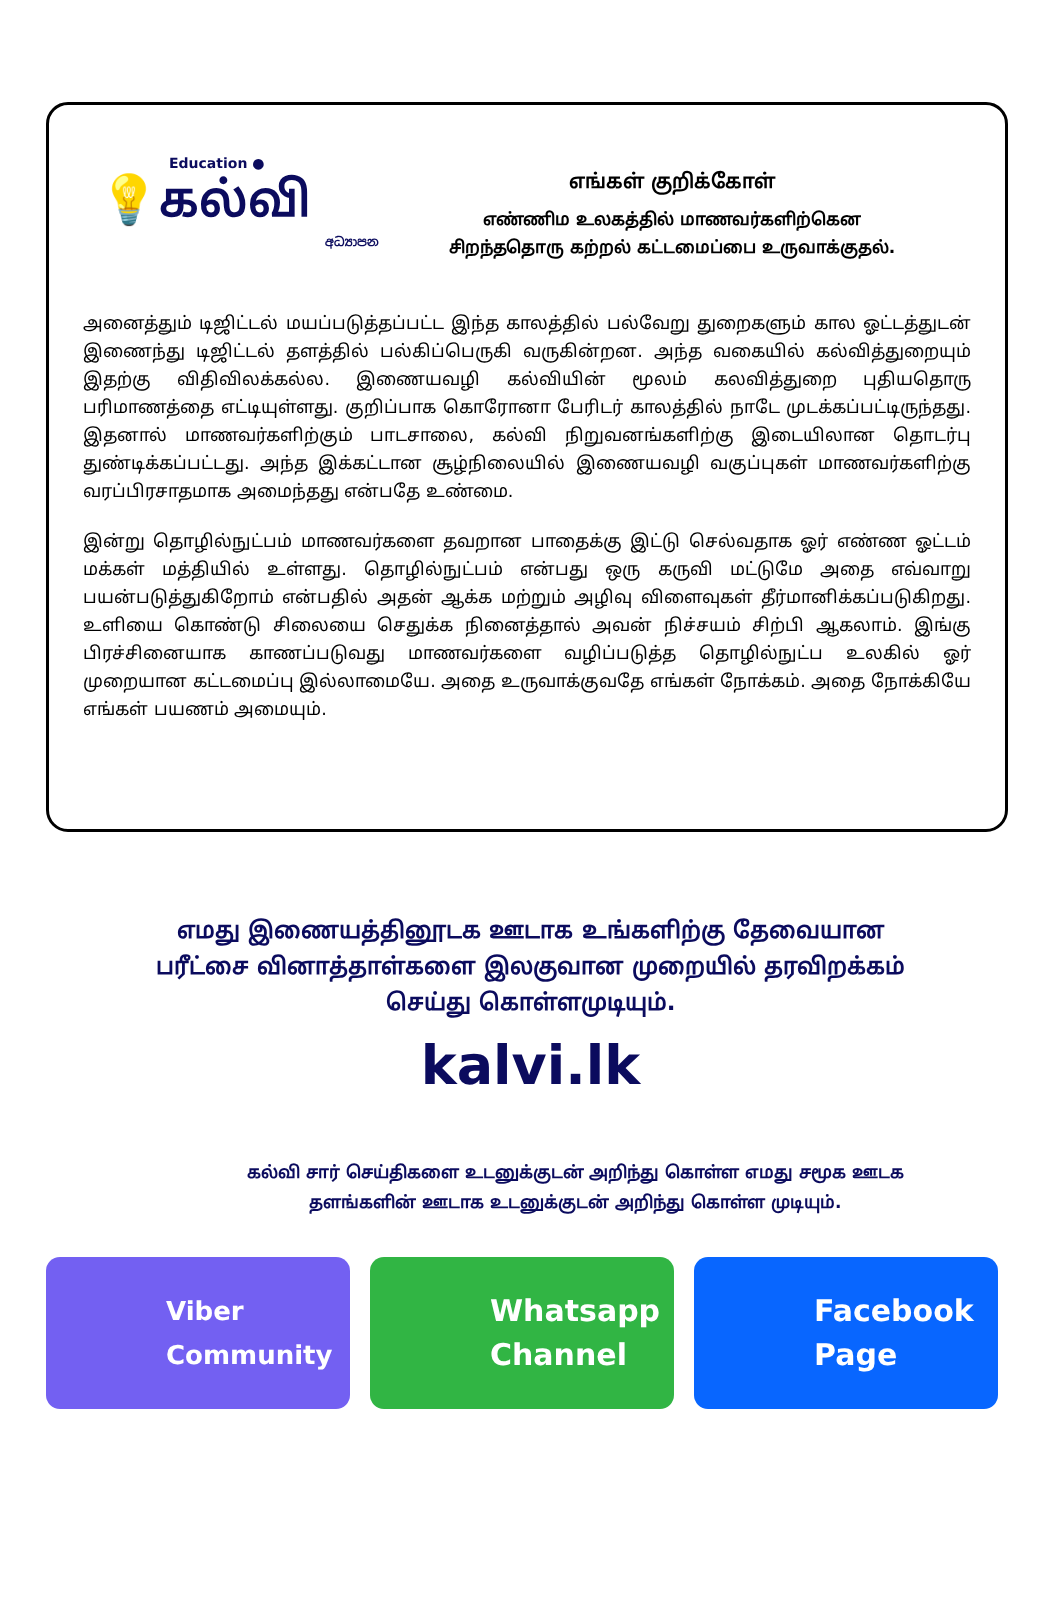Education ●
💡கல்வி
අධ්‍යාපන
எங்கள் குறிக்கோள்
எண்ணிம உலகத்தில் மாணவர்களிற்கென
சிறந்ததொரு கற்றல் கட்டமைப்பை உருவாக்குதல்.
அனைத்தும் டிஜிட்டல் மயப்படுத்தப்பட்ட இந்த காலத்தில் பல்வேறு துறைகளும் கால ஓட்டத்துடன் இணைந்து டிஜிட்டல் தளத்தில் பல்கிப்பெருகி வருகின்றன. அந்த வகையில் கல்வித்துறையும் இதற்கு விதிவிலக்கல்ல. இணையவழி கல்வியின் மூலம் கலவித்துறை புதியதொரு பரிமாணத்தை எட்டியுள்ளது. குறிப்பாக கொரோனா பேரிடர் காலத்தில் நாடே முடக்கப்பட்டிருந்தது. இதனால் மாணவர்களிற்கும் பாடசாலை, கல்வி நிறுவனங்களிற்கு இடையிலான தொடர்பு துண்டிக்கப்பட்டது. அந்த இக்கட்டான சூழ்நிலையில் இணையவழி வகுப்புகள் மாணவர்களிற்கு வரப்பிரசாதமாக அமைந்தது என்பதே உண்மை.
இன்று தொழில்நுட்பம் மாணவர்களை தவறான பாதைக்கு இட்டு செல்வதாக ஓர் எண்ண ஓட்டம் மக்கள் மத்தியில் உள்ளது. தொழில்நுட்பம் என்பது ஒரு கருவி மட்டுமே அதை எவ்வாறு பயன்படுத்துகிறோம் என்பதில் அதன் ஆக்க மற்றும் அழிவு விளைவுகள் தீர்மானிக்கப்படுகிறது. உளியை கொண்டு சிலையை செதுக்க நினைத்தால் அவன் நிச்சயம் சிற்பி ஆகலாம். இங்கு பிரச்சினையாக காணப்படுவது மாணவர்களை வழிப்படுத்த தொழில்நுட்ப உலகில் ஓர் முறையான கட்டமைப்பு இல்லாமையே. அதை உருவாக்குவதே எங்கள் நோக்கம். அதை நோக்கியே எங்கள் பயணம் அமையும்.
எமது இணையத்தினூடக ஊடாக உங்களிற்கு தேவையான
பரீட்சை வினாத்தாள்களை இலகுவான முறையில் தரவிறக்கம்
செய்து கொள்ளமுடியும்.
kalvi.lk
கல்வி சார் செய்திகளை உடனுக்குடன் அறிந்து கொள்ள எமது சமூக ஊடக
தளங்களின் ஊடாக உடனுக்குடன் அறிந்து கொள்ள முடியும்.
Viber
Community
Whatsapp
Channel
Facebook
Page